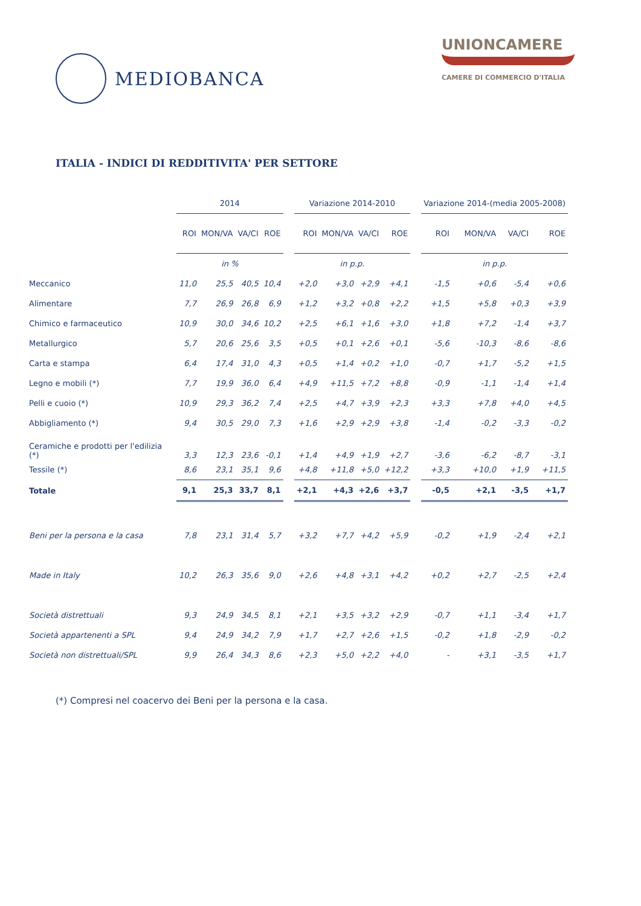MEDIOBANCA
UNIONCAMERE
CAMERE DI COMMERCIO D'ITALIA
ITALIA - INDICI DI REDDITIVITA' PER SETTORE
| | 2014 | | | | | Variazione 2014-2010 | | | | | Variazione 2014-(media 2005-2008) | | | |
| --- | --- | --- | --- | --- | --- | --- | --- | --- | --- | --- | --- | --- | --- | --- |
| | ROI | MON/VA | VA/CI | ROE | | ROI | MON/VA | VA/CI | ROE | | ROI | MON/VA | VA/CI | ROE |
| | in % | | | | | in p.p. | | | | | in p.p. | | | |
| Meccanico | 11,0 | 25,5 | 40,5 | 10,4 | | +2,0 | +3,0 | +2,9 | +4,1 | | -1,5 | +0,6 | -5,4 | +0,6 |
| Alimentare | 7,7 | 26,9 | 26,8 | 6,9 | | +1,2 | +3,2 | +0,8 | +2,2 | | +1,5 | +5,8 | +0,3 | +3,9 |
| Chimico e farmaceutico | 10,9 | 30,0 | 34,6 | 10,2 | | +2,5 | +6,1 | +1,6 | +3,0 | | +1,8 | +7,2 | -1,4 | +3,7 |
| Metallurgico | 5,7 | 20,6 | 25,6 | 3,5 | | +0,5 | +0,1 | +2,6 | +0,1 | | -5,6 | -10,3 | -8,6 | -8,6 |
| Carta e stampa | 6,4 | 17,4 | 31,0 | 4,3 | | +0,5 | +1,4 | +0,2 | +1,0 | | -0,7 | +1,7 | -5,2 | +1,5 |
| Legno e mobili (*) | 7,7 | 19,9 | 36,0 | 6,4 | | +4,9 | +11,5 | +7,2 | +8,8 | | -0,9 | -1,1 | -1,4 | +1,4 |
| Pelli e cuoio (*) | 10,9 | 29,3 | 36,2 | 7,4 | | +2,5 | +4,7 | +3,9 | +2,3 | | +3,3 | +7,8 | +4,0 | +4,5 |
| Abbigliamento (*) | 9,4 | 30,5 | 29,0 | 7,3 | | +1,6 | +2,9 | +2,9 | +3,8 | | -1,4 | -0,2 | -3,3 | -0,2 |
| Ceramiche e prodotti per l'edilizia (*) | 3,3 | 12,3 | 23,6 | -0,1 | | +1,4 | +4,9 | +1,9 | +2,7 | | -3,6 | -6,2 | -8,7 | -3,1 |
| Tessile (*) | 8,6 | 23,1 | 35,1 | 9,6 | | +4,8 | +11,8 | +5,0 | +12,2 | | +3,3 | +10,0 | +1,9 | +11,5 |
| Totale | 9,1 | 25,3 | 33,7 | 8,1 | | +2,1 | +4,3 | +2,6 | +3,7 | | -0,5 | +2,1 | -3,5 | +1,7 |
| Beni per la persona e la casa | 7,8 | 23,1 | 31,4 | 5,7 | | +3,2 | +7,7 | +4,2 | +5,9 | | -0,2 | +1,9 | -2,4 | +2,1 |
| Made in Italy | 10,2 | 26,3 | 35,6 | 9,0 | | +2,6 | +4,8 | +3,1 | +4,2 | | +0,2 | +2,7 | -2,5 | +2,4 |
| Società distrettuali | 9,3 | 24,9 | 34,5 | 8,1 | | +2,1 | +3,5 | +3,2 | +2,9 | | -0,7 | +1,1 | -3,4 | +1,7 |
| Società appartenenti a SPL | 9,4 | 24,9 | 34,2 | 7,9 | | +1,7 | +2,7 | +2,6 | +1,5 | | -0,2 | +1,8 | -2,9 | -0,2 |
| Società non distrettuali/SPL | 9,9 | 26,4 | 34,3 | 8,6 | | +2,3 | +5,0 | +2,2 | +4,0 | | - | +3,1 | -3,5 | +1,7 |
(*) Compresi nel coacervo dei Beni per la persona e la casa.